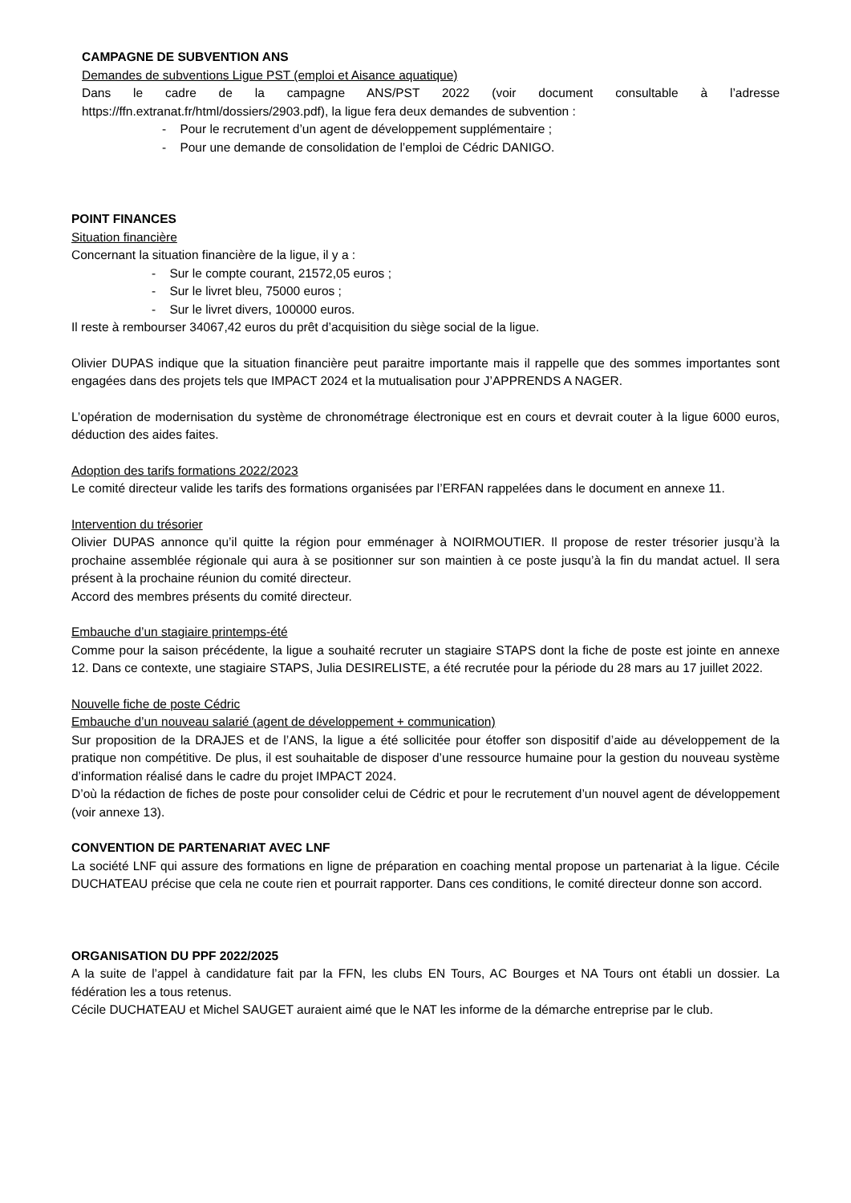CAMPAGNE DE SUBVENTION ANS
Demandes de subventions Ligue PST (emploi et Aisance aquatique)
Dans le cadre de la campagne ANS/PST 2022 (voir document consultable à l’adresse https://ffn.extranat.fr/html/dossiers/2903.pdf), la ligue fera deux demandes de subvention :
- Pour le recrutement d’un agent de développement supplémentaire ;
- Pour une demande de consolidation de l’emploi de Cédric DANIGO.
POINT FINANCES
Situation financière
Concernant la situation financière de la ligue, il y a :
- Sur le compte courant, 21572,05 euros ;
- Sur le livret bleu, 75000 euros ;
- Sur le livret divers, 100000 euros.
Il reste à rembourser 34067,42 euros du prêt d’acquisition du siège social de la ligue.
Olivier DUPAS indique que la situation financière peut paraitre importante mais il rappelle que des sommes importantes sont engagées dans des projets tels que IMPACT 2024 et la mutualisation pour J’APPRENDS A NAGER.
L’opération de modernisation du système de chronométrage électronique est en cours et devrait couter à la ligue 6000 euros, déduction des aides faites.
Adoption des tarifs formations 2022/2023
Le comité directeur valide les tarifs des formations organisées par l’ERFAN rappelées dans le document en annexe 11.
Intervention du trésorier
Olivier DUPAS annonce qu’il quitte la région pour emménager à NOIRMOUTIER. Il propose de rester trésorier jusqu’à la prochaine assemblée régionale qui aura à se positionner sur son maintien à ce poste jusqu’à la fin du mandat actuel. Il sera présent à la prochaine réunion du comité directeur.
Accord des membres présents du comité directeur.
Embauche d’un stagiaire printemps-été
Comme pour la saison précédente, la ligue a souhaité recruter un stagiaire STAPS dont la fiche de poste est jointe en annexe 12. Dans ce contexte, une stagiaire STAPS, Julia DESIRELISTE, a été recrutée pour la période du 28 mars au 17 juillet 2022.
Nouvelle fiche de poste Cédric
Embauche d’un nouveau salarié (agent de développement + communication)
Sur proposition de la DRAJES et de l’ANS, la ligue a été sollicitée pour étoffer son dispositif d’aide au développement de la pratique non compétitive. De plus, il est souhaitable de disposer d’une ressource humaine pour la gestion du nouveau système d’information réalisé dans le cadre du projet IMPACT 2024.
D’où la rédaction de fiches de poste pour consolider celui de Cédric et pour le recrutement d’un nouvel agent de développement (voir annexe 13).
CONVENTION DE PARTENARIAT AVEC LNF
La société LNF qui assure des formations en ligne de préparation en coaching mental propose un partenariat à la ligue. Cécile DUCHATEAU précise que cela ne coute rien et pourrait rapporter. Dans ces conditions, le comité directeur donne son accord.
ORGANISATION DU PPF 2022/2025
A la suite de l’appel à candidature fait par la FFN, les clubs EN Tours, AC Bourges et NA Tours ont établi un dossier. La fédération les a tous retenus.
Cécile DUCHATEAU et Michel SAUGET auraient aimé que le NAT les informe de la démarche entreprise par le club.